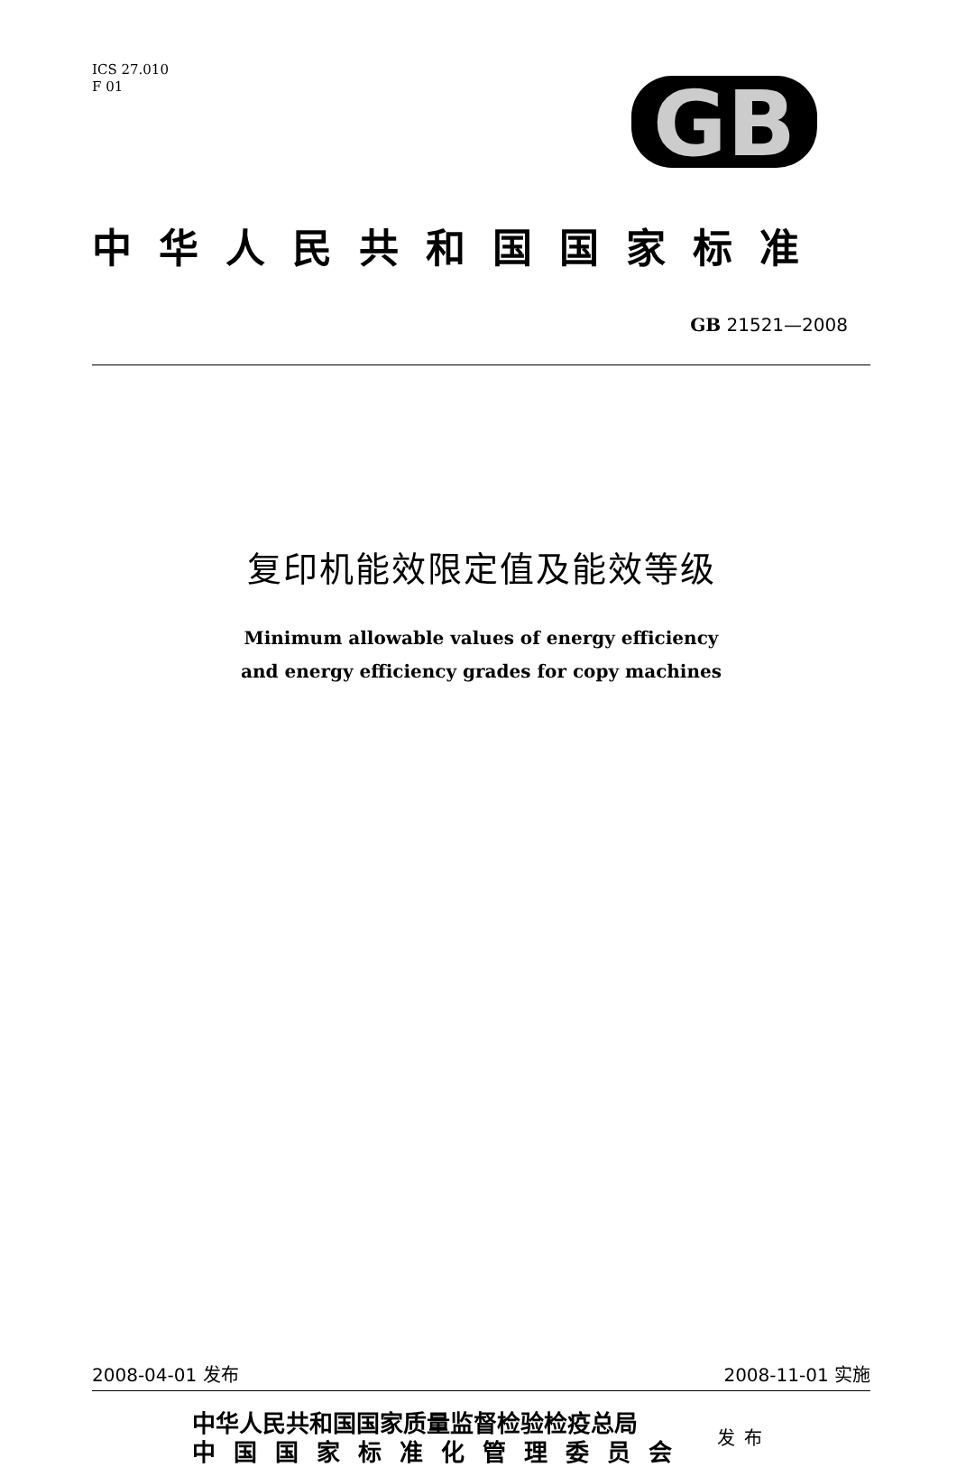GB
ICS 27.010
F 01
中华人民共和国国家标准
GB 21521—2008
复印机能效限定值及能效等级
Minimum allowable values of energy efficiency
and energy efficiency grades for copy machines
2008-04-01 发布 2008-11-01 实施
中华人民共和国国家质量监督检验检疫总局
中国国家标准化管理委员会
发布